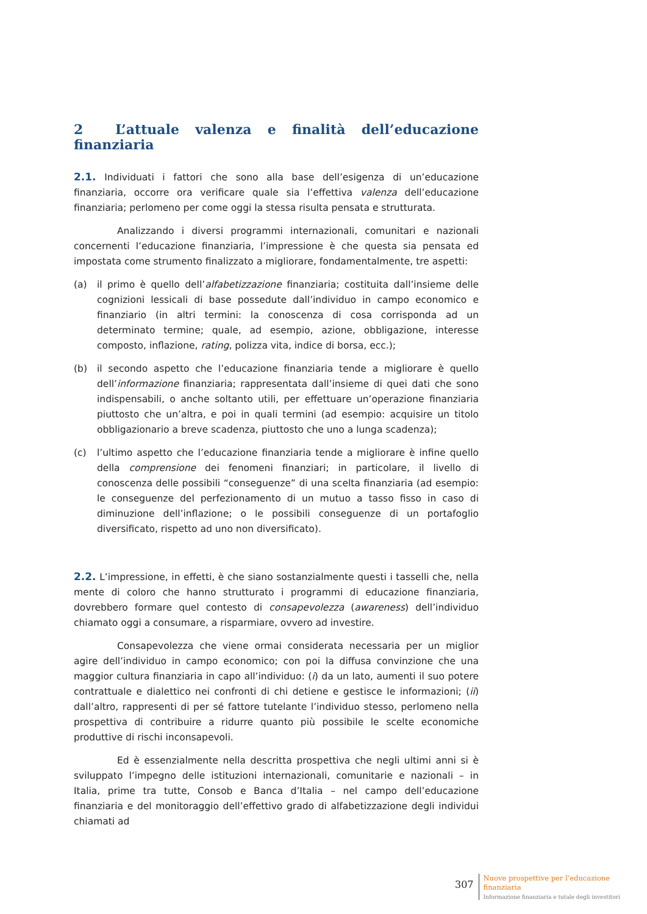2 L’attuale valenza e finalità dell’educazione finanziaria
2.1. Individuati i fattori che sono alla base dell’esigenza di un’educazione finanziaria, occorre ora verificare quale sia l’effettiva valenza dell’educazione finanziaria; perlomeno per come oggi la stessa risulta pensata e strutturata.
Analizzando i diversi programmi internazionali, comunitari e nazionali concernenti l’educazione finanziaria, l’impressione è che questa sia pensata ed impostata come strumento finalizzato a migliorare, fondamentalmente, tre aspetti:
(a) il primo è quello dell’alfabetizzazione finanziaria; costituita dall’insieme delle cognizioni lessicali di base possedute dall’individuo in campo economico e finanziario (in altri termini: la conoscenza di cosa corrisponda ad un determinato termine; quale, ad esempio, azione, obbligazione, interesse composto, inflazione, rating, polizza vita, indice di borsa, ecc.);
(b) il secondo aspetto che l’educazione finanziaria tende a migliorare è quello dell’informazione finanziaria; rappresentata dall’insieme di quei dati che sono indispensabili, o anche soltanto utili, per effettuare un’operazione finanziaria piuttosto che un’altra, e poi in quali termini (ad esempio: acquisire un titolo obbligazionario a breve scadenza, piuttosto che uno a lunga scadenza);
(c) l’ultimo aspetto che l’educazione finanziaria tende a migliorare è infine quello della comprensione dei fenomeni finanziari; in particolare, il livello di conoscenza delle possibili “conseguenze” di una scelta finanziaria (ad esempio: le conseguenze del perfezionamento di un mutuo a tasso fisso in caso di diminuzione dell’inflazione; o le possibili conseguenze di un portafoglio diversificato, rispetto ad uno non diversificato).
2.2. L’impressione, in effetti, è che siano sostanzialmente questi i tasselli che, nella mente di coloro che hanno strutturato i programmi di educazione finanziaria, dovrebbero formare quel contesto di consapevolezza (awareness) dell’individuo chiamato oggi a consumare, a risparmiare, ovvero ad investire.
Consapevolezza che viene ormai considerata necessaria per un miglior agire dell’individuo in campo economico; con poi la diffusa convinzione che una maggior cultura finanziaria in capo all’individuo: (i) da un lato, aumenti il suo potere contrattuale e dialettico nei confronti di chi detiene e gestisce le informazioni; (ii) dall’altro, rappresenti di per sé fattore tutelante l’individuo stesso, perlomeno nella prospettiva di contribuire a ridurre quanto più possibile le scelte economiche produttive di rischi inconsapevoli.
Ed è essenzialmente nella descritta prospettiva che negli ultimi anni si è sviluppato l’impegno delle istituzioni internazionali, comunitarie e nazionali – in Italia, prime tra tutte, Consob e Banca d’Italia – nel campo dell’educazione finanziaria e del monitoraggio dell’effettivo grado di alfabetizzazione degli individui chiamati ad
307
Nuove prospettive per l’educazione
finanziaria
Informazione finanziaria e tutale degli investitori